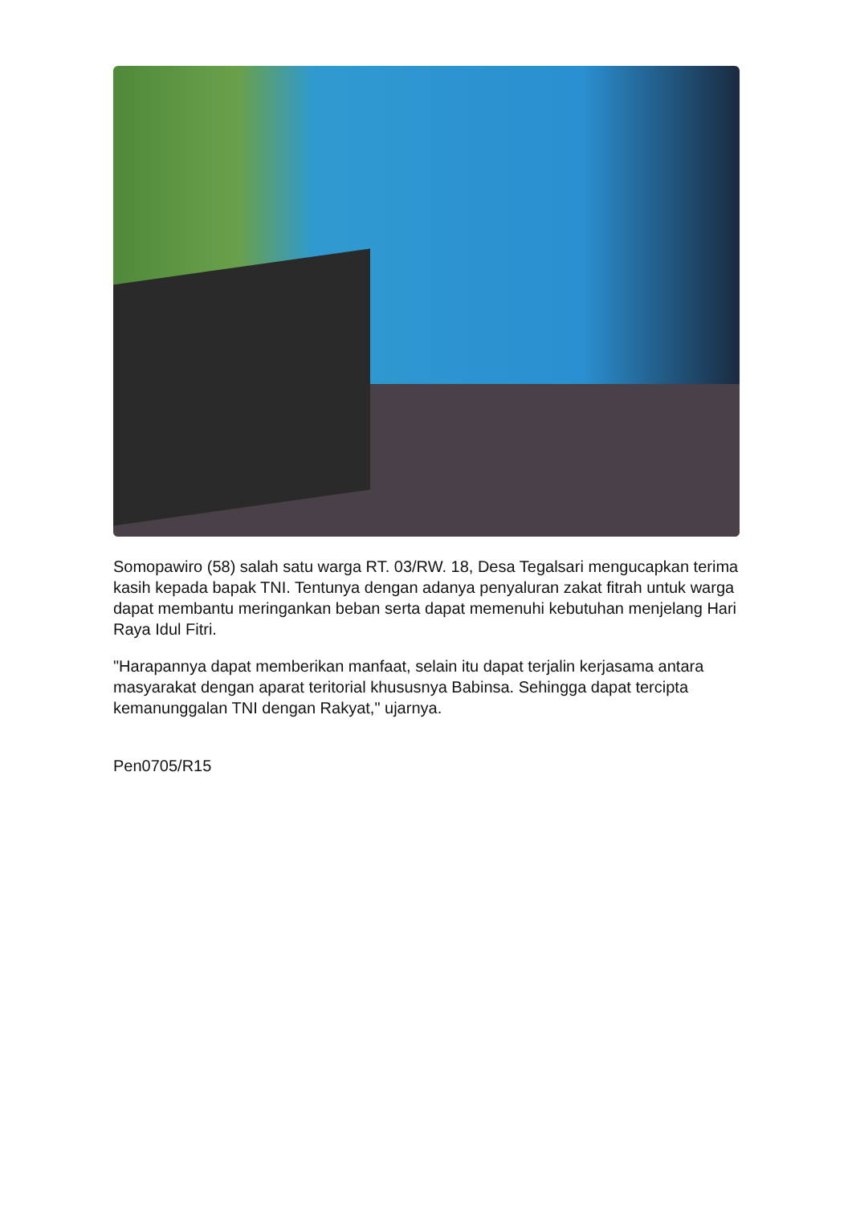Somopawiro (58) salah satu warga RT. 03/RW. 18, Desa Tegalsari mengucapkan terima kasih kepada bapak TNI. Tentunya dengan adanya penyaluran zakat fitrah untuk warga dapat membantu meringankan beban serta dapat memenuhi kebutuhan menjelang Hari Raya Idul Fitri.
"Harapannya dapat memberikan manfaat, selain itu dapat terjalin kerjasama antara masyarakat dengan aparat teritorial khususnya Babinsa. Sehingga dapat tercipta kemanunggalan TNI dengan Rakyat," ujarnya.
Pen0705/R15